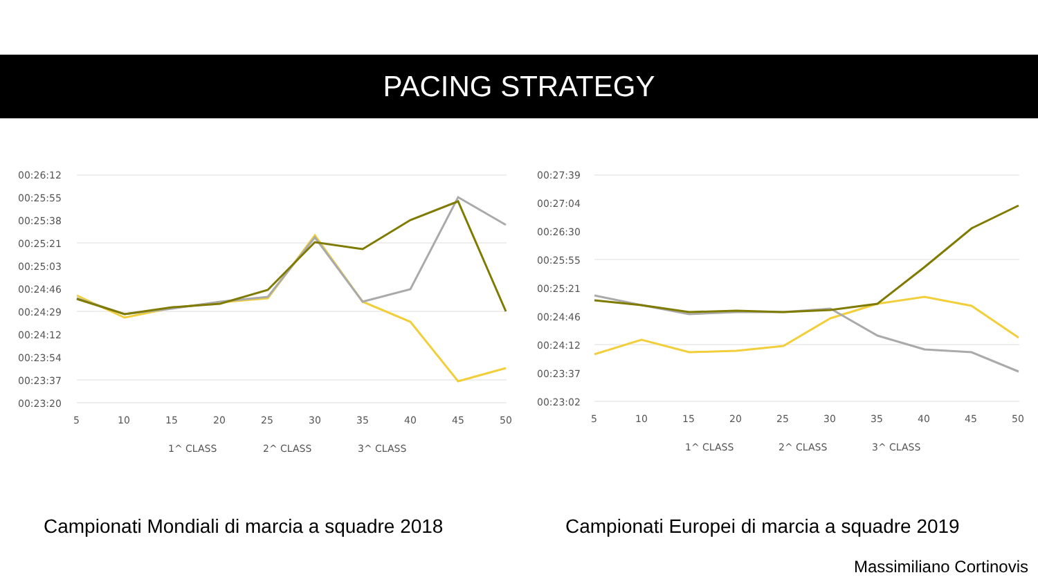PACING STRATEGY
00:26:12
00:25:55
00:25:38
00:25:21
00:25:03
00:24:46
00:24:29
00:24:12
00:23:54
00:23:37
00:23:20
5
10
15
20
25
30
35
40
45
50
1^ CLASS
2^ CLASS
3^ CLASS
00:27:39
00:27:04
00:26:30
00:25:55
00:25:21
00:24:46
00:24:12
00:23:37
00:23:02
5
10
15
20
25
30
35
40
45
50
1^ CLASS
2^ CLASS
3^ CLASS
Campionati Mondiali di marcia a squadre 2018
Campionati Europei di marcia a squadre 2019
Massimiliano Cortinovis